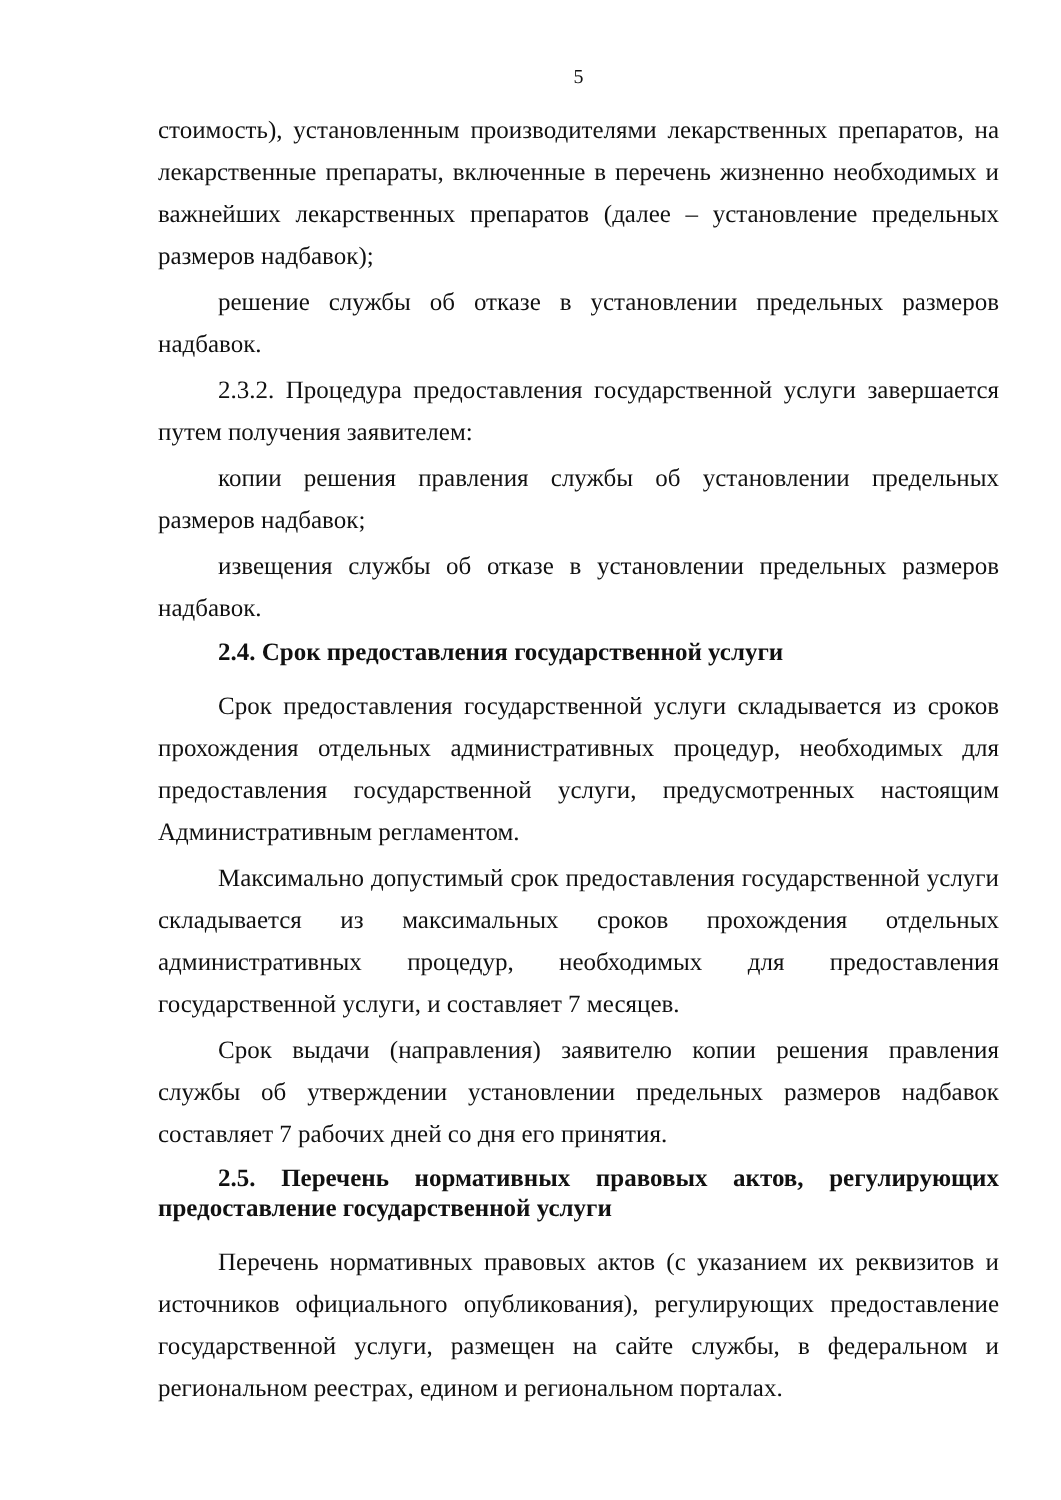5
стоимость), установленным производителями лекарственных препаратов, на лекарственные препараты, включенные в перечень жизненно необходимых и важнейших лекарственных препаратов (далее – установление предельных размеров надбавок);
решение службы об отказе в установлении предельных размеров надбавок.
2.3.2. Процедура предоставления государственной услуги завершается путем получения заявителем:
копии решения правления службы об установлении предельных размеров надбавок;
извещения службы об отказе в установлении предельных размеров надбавок.
2.4. Срок предоставления государственной услуги
Срок предоставления государственной услуги складывается из сроков прохождения отдельных административных процедур, необходимых для предоставления государственной услуги, предусмотренных настоящим Административным регламентом.
Максимально допустимый срок предоставления государственной услуги складывается из максимальных сроков прохождения отдельных административных процедур, необходимых для предоставления государственной услуги, и составляет 7 месяцев.
Срок выдачи (направления) заявителю копии решения правления службы об утверждении установлении предельных размеров надбавок составляет 7 рабочих дней со дня его принятия.
2.5. Перечень нормативных правовых актов, регулирующих предоставление государственной услуги
Перечень нормативных правовых актов (с указанием их реквизитов и источников официального опубликования), регулирующих предоставление государственной услуги, размещен на сайте службы, в федеральном и региональном реестрах, едином и региональном порталах.